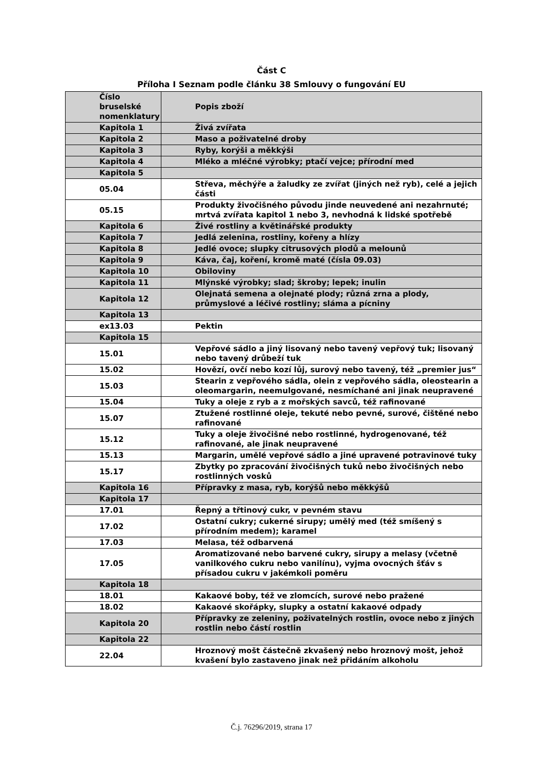Část C
Příloha I Seznam podle článku 38 Smlouvy o fungování EU
| Číslo bruselské nomenklatury | Popis zboží |
| Kapitola 1 | Živá zvířata |
| Kapitola 2 | Maso a poživatelné droby |
| Kapitola 3 | Ryby, korýši a měkkýši |
| Kapitola 4 | Mléko a mléčné výrobky; ptačí vejce; přírodní med |
| Kapitola 5 | |
| 05.04 | Střeva, měchýře a žaludky ze zvířat (jiných než ryb), celé a jejich části |
| 05.15 | Produkty živočišného původu jinde neuvedené ani nezahrnuté; mrtvá zvířata kapitol 1 nebo 3, nevhodná k lidské spotřebě |
| Kapitola 6 | Živé rostliny a květinářské produkty |
| Kapitola 7 | Jedlá zelenina, rostliny, kořeny a hlízy |
| Kapitola 8 | Jedlé ovoce; slupky citrusových plodů a melounů |
| Kapitola 9 | Káva, čaj, koření, kromě maté (čísla 09.03) |
| Kapitola 10 | Obiloviny |
| Kapitola 11 | Mlýnské výrobky; slad; škroby; lepek; inulin |
| Kapitola 12 | Olejnatá semena a olejnaté plody; různá zrna a plody, průmyslové a léčivé rostliny; sláma a pícniny |
| Kapitola 13 | |
| ex13.03 | Pektin |
| Kapitola 15 | |
| 15.01 | Vepřové sádlo a jiný lisovaný nebo tavený vepřový tuk; lisovaný nebo tavený drůbeží tuk |
| 15.02 | Hovězí, ovčí nebo kozí lůj, surový nebo tavený, též „premier jus“ |
| 15.03 | Stearin z vepřového sádla, olein z vepřového sádla, oleostearin a oleomargarin, neemulgované, nesmíchané ani jinak neupravené |
| 15.04 | Tuky a oleje z ryb a z mořských savců, též rafinované |
| 15.07 | Ztužené rostlinné oleje, tekuté nebo pevné, surové, čištěné nebo rafinované |
| 15.12 | Tuky a oleje živočišné nebo rostlinné, hydrogenované, též rafinované, ale jinak neupravené |
| 15.13 | Margarin, umělé vepřové sádlo a jiné upravené potravinové tuky |
| 15.17 | Zbytky po zpracování živočišných tuků nebo živočišných nebo rostlinných vosků |
| Kapitola 16 | Přípravky z masa, ryb, korýšů nebo měkkýšů |
| Kapitola 17 | |
| 17.01 | Řepný a třtinový cukr, v pevném stavu |
| 17.02 | Ostatní cukry; cukerné sirupy; umělý med (též smíšený s přírodním medem); karamel |
| 17.03 | Melasa, též odbarvená |
| 17.05 | Aromatizované nebo barvené cukry, sirupy a melasy (včetně vanilkového cukru nebo vanilínu), vyjma ovocných šťáv s přísadou cukru v jakémkoli poměru |
| Kapitola 18 | |
| 18.01 | Kakaové boby, též ve zlomcích, surové nebo pražené |
| 18.02 | Kakaové skořápky, slupky a ostatní kakaové odpady |
| Kapitola 20 | Přípravky ze zeleniny, poživatelných rostlin, ovoce nebo z jiných rostlin nebo částí rostlin |
| Kapitola 22 | |
| 22.04 | Hroznový mošt částečně zkvašený nebo hroznový mošt, jehož kvašení bylo zastaveno jinak než přidáním alkoholu |
Č.j. 76296/2019, strana 17